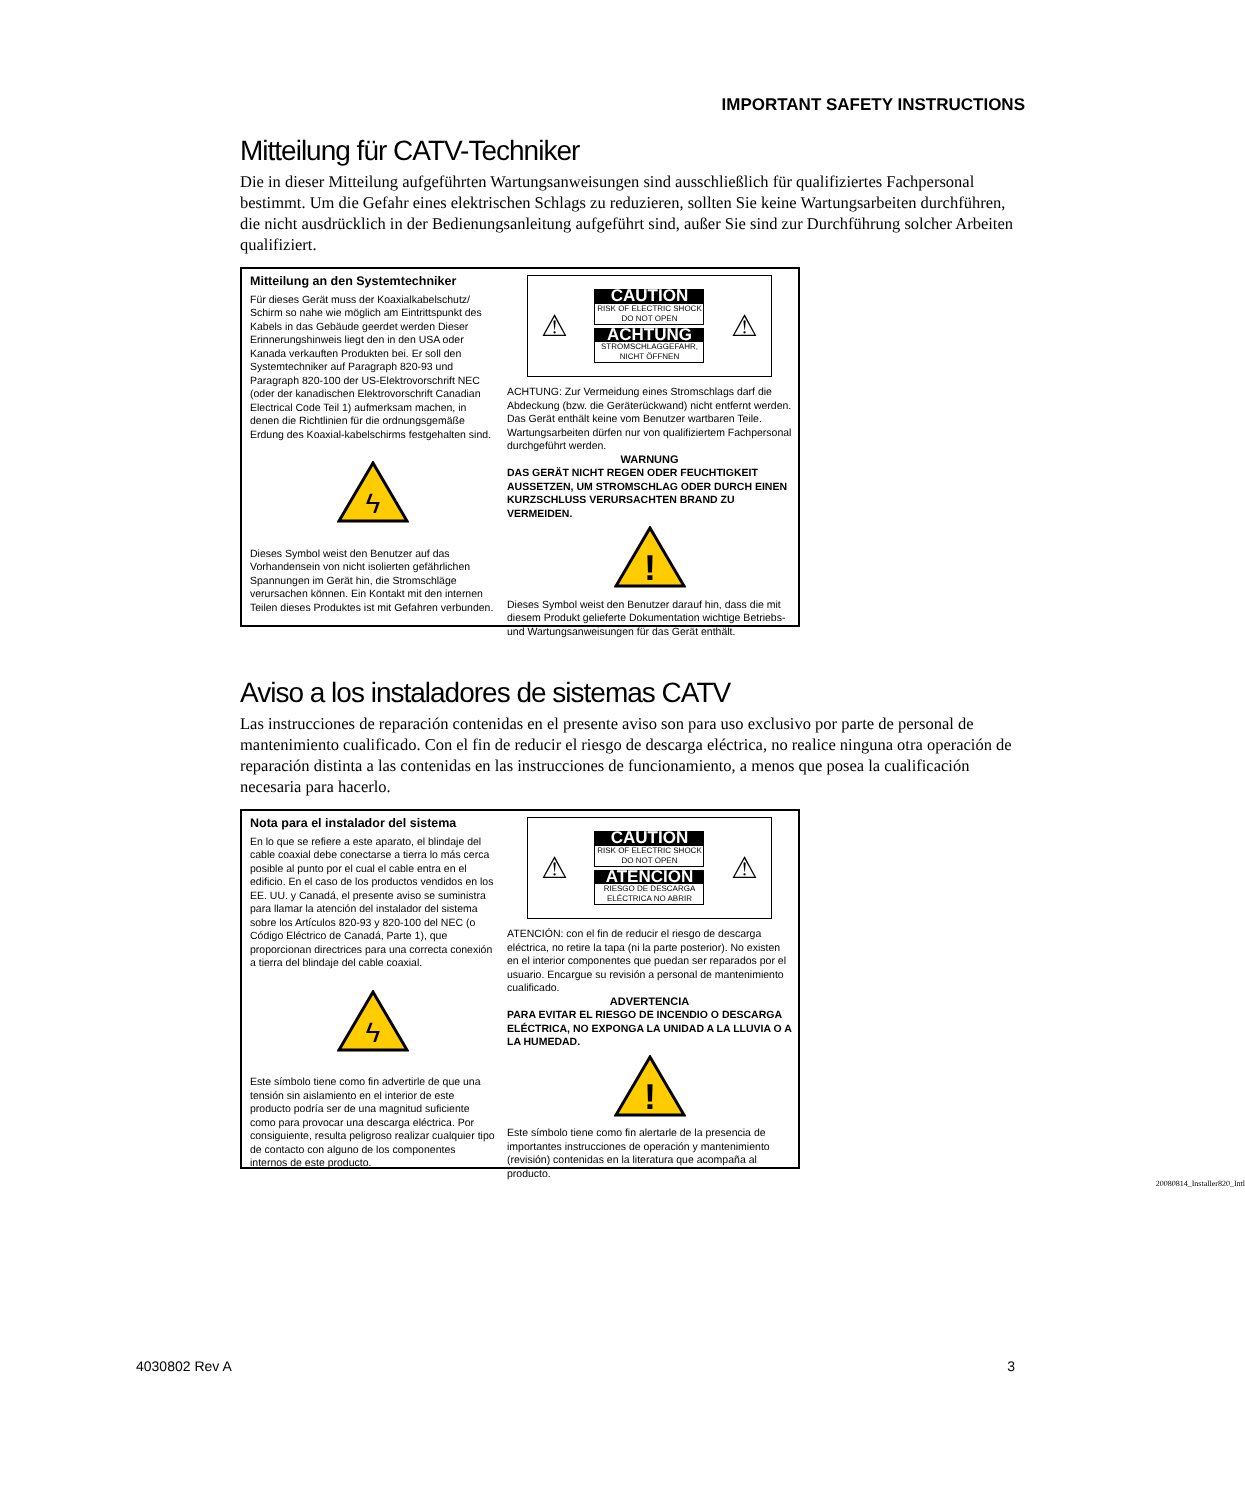IMPORTANT SAFETY INSTRUCTIONS
Mitteilung für CATV-Techniker
Die in dieser Mitteilung aufgeführten Wartungsanweisungen sind ausschließlich für qualifiziertes Fachpersonal bestimmt. Um die Gefahr eines elektrischen Schlags zu reduzieren, sollten Sie keine Wartungsarbeiten durchführen, die nicht ausdrücklich in der Bedienungsanleitung aufgeführt sind, außer Sie sind zur Durchführung solcher Arbeiten qualifiziert.
Mitteilung an den Systemtechniker
Für dieses Gerät muss der Koaxialkabelschutz/ Schirm so nahe wie möglich am Eintrittspunkt des Kabels in das Gebäude geerdet werden Dieser Erinnerungshinweis liegt den in den USA oder Kanada verkauften Produkten bei. Er soll den Systemtechniker auf Paragraph 820-93 und Paragraph 820-100 der US-Elektrovorschrift NEC (oder der kanadischen Elektrovorschrift Canadian Electrical Code Teil 1) aufmerksam machen, in denen die Richtlinien für die ordnungsgemäße Erdung des Koaxial-kabelschirms festgehalten sind.
ϟ
Dieses Symbol weist den Benutzer auf das Vorhandensein von nicht isolierten gefährlichen Spannungen im Gerät hin, die Stromschläge verursachen können. Ein Kontakt mit den internen Teilen dieses Produktes ist mit Gefahren verbunden.
⚠
CAUTION
RISK OF ELECTRIC SHOCK
DO NOT OPEN
ACHTUNG
STROMSCHLAGGEFAHR,
NICHT ÖFFNEN
⚠
ACHTUNG: Zur Vermeidung eines Stromschlags darf die Abdeckung (bzw. die Geräterückwand) nicht entfernt werden. Das Gerät enthält keine vom Benutzer wartbaren Teile. Wartungsarbeiten dürfen nur von qualifiziertem Fachpersonal durchgeführt werden.
WARNUNG
DAS GERÄT NICHT REGEN ODER FEUCHTIGKEIT AUSSETZEN, UM STROMSCHLAG ODER DURCH EINEN KURZSCHLUSS VERURSACHTEN BRAND ZU VERMEIDEN.
!
Dieses Symbol weist den Benutzer darauf hin, dass die mit diesem Produkt gelieferte Dokumentation wichtige Betriebs- und Wartungsanweisungen für das Gerät enthält.
Aviso a los instaladores de sistemas CATV
Las instrucciones de reparación contenidas en el presente aviso son para uso exclusivo por parte de personal de mantenimiento cualificado. Con el fin de reducir el riesgo de descarga eléctrica, no realice ninguna otra operación de reparación distinta a las contenidas en las instrucciones de funcionamiento, a menos que posea la cualificación necesaria para hacerlo.
Nota para el instalador del sistema
En lo que se refiere a este aparato, el blindaje del cable coaxial debe conectarse a tierra lo más cerca posible al punto por el cual el cable entra en el edificio. En el caso de los productos vendidos en los EE. UU. y Canadá, el presente aviso se suministra para llamar la atención del instalador del sistema sobre los Artículos 820-93 y 820-100 del NEC (o Código Eléctrico de Canadá, Parte 1), que proporcionan directrices para una correcta conexión a tierra del blindaje del cable coaxial.
ϟ
Este símbolo tiene como fin advertirle de que una tensión sin aislamiento en el interior de este producto podría ser de una magnitud suficiente como para provocar una descarga eléctrica. Por consiguiente, resulta peligroso realizar cualquier tipo de contacto con alguno de los componentes internos de este producto.
⚠
CAUTION
RISK OF ELECTRIC SHOCK
DO NOT OPEN
ATENCIÓN
RIESGO DE DESCARGA
ELÉCTRICA NO ABRIR
⚠
ATENCIÓN: con el fin de reducir el riesgo de descarga eléctrica, no retire la tapa (ni la parte posterior). No existen en el interior componentes que puedan ser reparados por el usuario. Encargue su revisión a personal de mantenimiento cualificado.
ADVERTENCIA
PARA EVITAR EL RIESGO DE INCENDIO O DESCARGA ELÉCTRICA, NO EXPONGA LA UNIDAD A LA LLUVIA O A LA HUMEDAD.
!
Este símbolo tiene como fin alertarle de la presencia de importantes instrucciones de operación y mantenimiento (revisión) contenidas en la literatura que acompaña al producto.
20080814_Installer820_Intl
4030802 Rev A 3